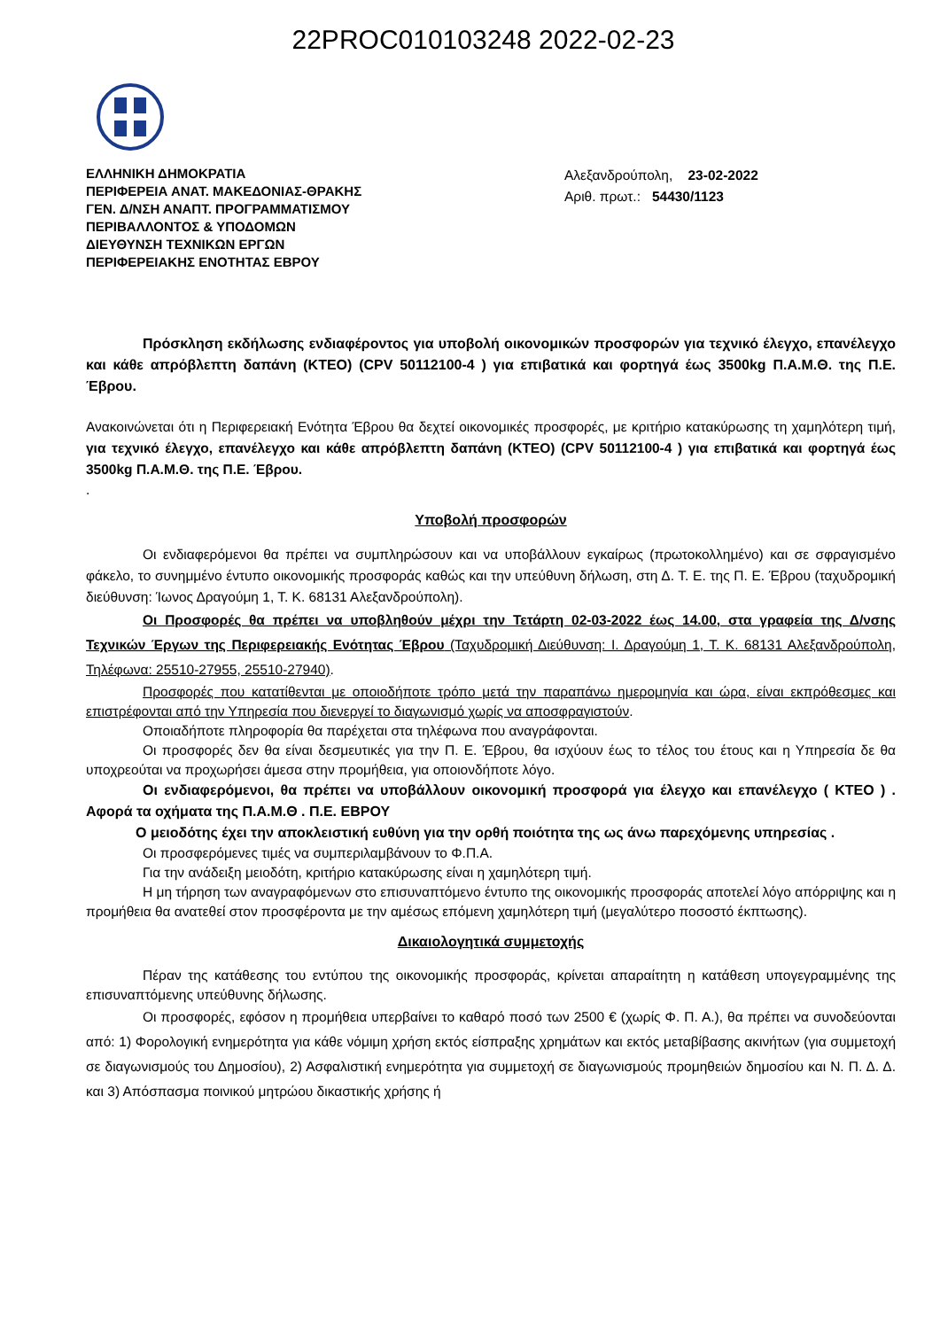22PROC010103248 2022-02-23
ΕΛΛΗΝΙΚΗ ΔΗΜΟΚΡΑΤΙΑ
ΠΕΡΙΦΕΡΕΙΑ ΑΝΑΤ. ΜΑΚΕΔΟΝΙΑΣ-ΘΡΑΚΗΣ
ΓΕΝ. Δ/ΝΣΗ ΑΝΑΠΤ. ΠΡΟΓΡΑΜΜΑΤΙΣΜΟΥ
ΠΕΡΙΒΑΛΛΟΝΤΟΣ & ΥΠΟΔΟΜΩΝ
ΔΙΕΥΘΥΝΣΗ ΤΕΧΝΙΚΩΝ ΕΡΓΩΝ
ΠΕΡΙΦΕΡΕΙΑΚΗΣ ΕΝΟΤΗΤΑΣ ΕΒΡΟΥ
Αλεξανδρούπολη, 23-02-2022
Αριθ. πρωτ.: 54430/1123
Πρόσκληση εκδήλωσης ενδιαφέροντος για υποβολή οικονομικών προσφορών για τεχνικό έλεγχο, επανέλεγχο και κάθε απρόβλεπτη δαπάνη (ΚΤΕΟ) (CPV 50112100-4 ) για επιβατικά και φορτηγά έως 3500kg Π.Α.Μ.Θ. της Π.Ε. Έβρου.
Ανακοινώνεται ότι η Περιφερειακή Ενότητα Έβρου θα δεχτεί οικονομικές προσφορές, με κριτήριο κατακύρωσης τη χαμηλότερη τιμή, για τεχνικό έλεγχο, επανέλεγχο και κάθε απρόβλεπτη δαπάνη (ΚΤΕΟ) (CPV 50112100-4 ) για επιβατικά και φορτηγά έως 3500kg Π.Α.Μ.Θ. της Π.Ε. Έβρου.
.
Υποβολή προσφορών
Οι ενδιαφερόμενοι θα πρέπει να συμπληρώσουν και να υποβάλλουν εγκαίρως (πρωτοκολλημένο) και σε σφραγισμένο φάκελο, το συνημμένο έντυπο οικονομικής προσφοράς καθώς και την υπεύθυνη δήλωση, στη Δ. Τ. Ε. της Π. Ε. Έβρου (ταχυδρομική διεύθυνση: Ίωνος Δραγούμη 1, Τ. Κ. 68131 Αλεξανδρούπολη).
Οι Προσφορές θα πρέπει να υποβληθούν μέχρι την Τετάρτη 02-03-2022 έως 14.00, στα γραφεία της Δ/νσης Τεχνικών Έργων της Περιφερειακής Ενότητας Έβρου (Ταχυδρομική Διεύθυνση: Ι. Δραγούμη 1, Τ. Κ. 68131 Αλεξανδρούπολη, Τηλέφωνα: 25510-27955, 25510-27940).
Προσφορές που κατατίθενται με οποιοδήποτε τρόπο μετά την παραπάνω ημερομηνία και ώρα, είναι εκπρόθεσμες και επιστρέφονται από την Υπηρεσία που διενεργεί το διαγωνισμό χωρίς να αποσφραγιστούν.
Οποιαδήποτε πληροφορία θα παρέχεται στα τηλέφωνα που αναγράφονται.
Οι προσφορές δεν θα είναι δεσμευτικές για την Π. Ε. Έβρου, θα ισχύουν έως το τέλος του έτους και η Υπηρεσία δε θα υποχρεούται να προχωρήσει άμεσα στην προμήθεια, για οποιονδήποτε λόγο.
Οι ενδιαφερόμενοι, θα πρέπει να υποβάλλουν οικονομική προσφορά για έλεγχο και επανέλεγχο ( ΚΤΕΟ ) . Αφορά τα οχήματα της Π.Α.Μ.Θ . Π.Ε. ΕΒΡΟΥ
Ο μειοδότης έχει την αποκλειστική ευθύνη για την ορθή ποιότητα της ως άνω παρεχόμενης υπηρεσίας .
Οι προσφερόμενες τιμές να συμπεριλαμβάνουν το Φ.Π.Α.
Για την ανάδειξη μειοδότη, κριτήριο κατακύρωσης είναι η χαμηλότερη τιμή.
Η μη τήρηση των αναγραφόμενων στο επισυναπτόμενο έντυπο της οικονομικής προσφοράς αποτελεί λόγο απόρριψης και η προμήθεια θα ανατεθεί στον προσφέροντα με την αμέσως επόμενη χαμηλότερη τιμή (μεγαλύτερο ποσοστό έκπτωσης).
Δικαιολογητικά συμμετοχής
Πέραν της κατάθεσης του εντύπου της οικονομικής προσφοράς, κρίνεται απαραίτητη η κατάθεση υπογεγραμμένης της επισυναπτόμενης υπεύθυνης δήλωσης.
Οι προσφορές, εφόσον η προμήθεια υπερβαίνει το καθαρό ποσό των 2500 € (χωρίς Φ. Π. Α.), θα πρέπει να συνοδεύονται από: 1) Φορολογική ενημερότητα για κάθε νόμιμη χρήση εκτός είσπραξης χρημάτων και εκτός μεταβίβασης ακινήτων (για συμμετοχή σε διαγωνισμούς του Δημοσίου), 2) Ασφαλιστική ενημερότητα για συμμετοχή σε διαγωνισμούς προμηθειών δημοσίου και Ν. Π. Δ. Δ. και 3) Απόσπασμα ποινικού μητρώου δικαστικής χρήσης ή